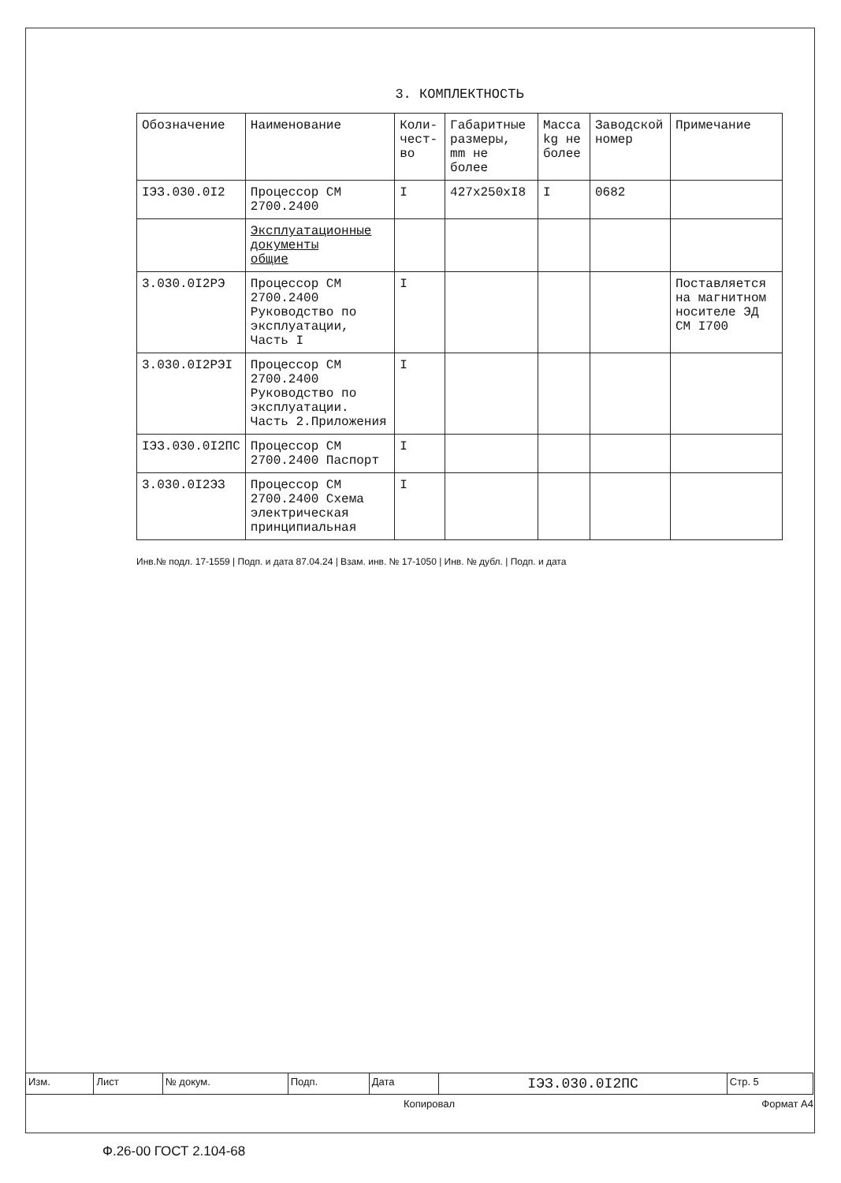3. КОМПЛЕКТНОСТЬ
| Обозначение | Наименование | Коли-чест-во | Габаритные размеры, mm не более | Масса kg не более | Заводской номер | Примечание |
| --- | --- | --- | --- | --- | --- | --- |
| IЭЗ.030.0I2 | Процессор СМ 2700.2400 | I | 427x250xI8 | I | 0682 | |
| | Эксплуатационные документы общие | | | | | |
| 3.030.0I2РЭ | Процессор СМ 2700.2400 Руководство по эксплуатации, Часть I | I | | | | Поставляется на магнитном носителе ЭД СМ I700 |
| 3.030.0I2РЭI | Процессор СМ 2700.2400 Руководство по эксплуатации. Часть 2.Приложения | I | | | | |
| IЭЗ.030.0I2ПС | Процессор СМ 2700.2400 Паспорт | I | | | | |
| 3.030.0I2ЭЗ | Процессор СМ 2700.2400 Схема электрическая принципиальная | I | | | | |
Инв.№ подл. 17-1559 | Подп. и дата 87.04.24 | Взам. инв. № 17-1050 | Инв. № дубл. | Подп. и дата
| Изм. | Лист | № докум. | Подп. | Дата | IЭЗ.030.0I2ПС | Стр. 5 |
Копировал Формат А4
Ф.26-00 ГОСТ 2.104-68